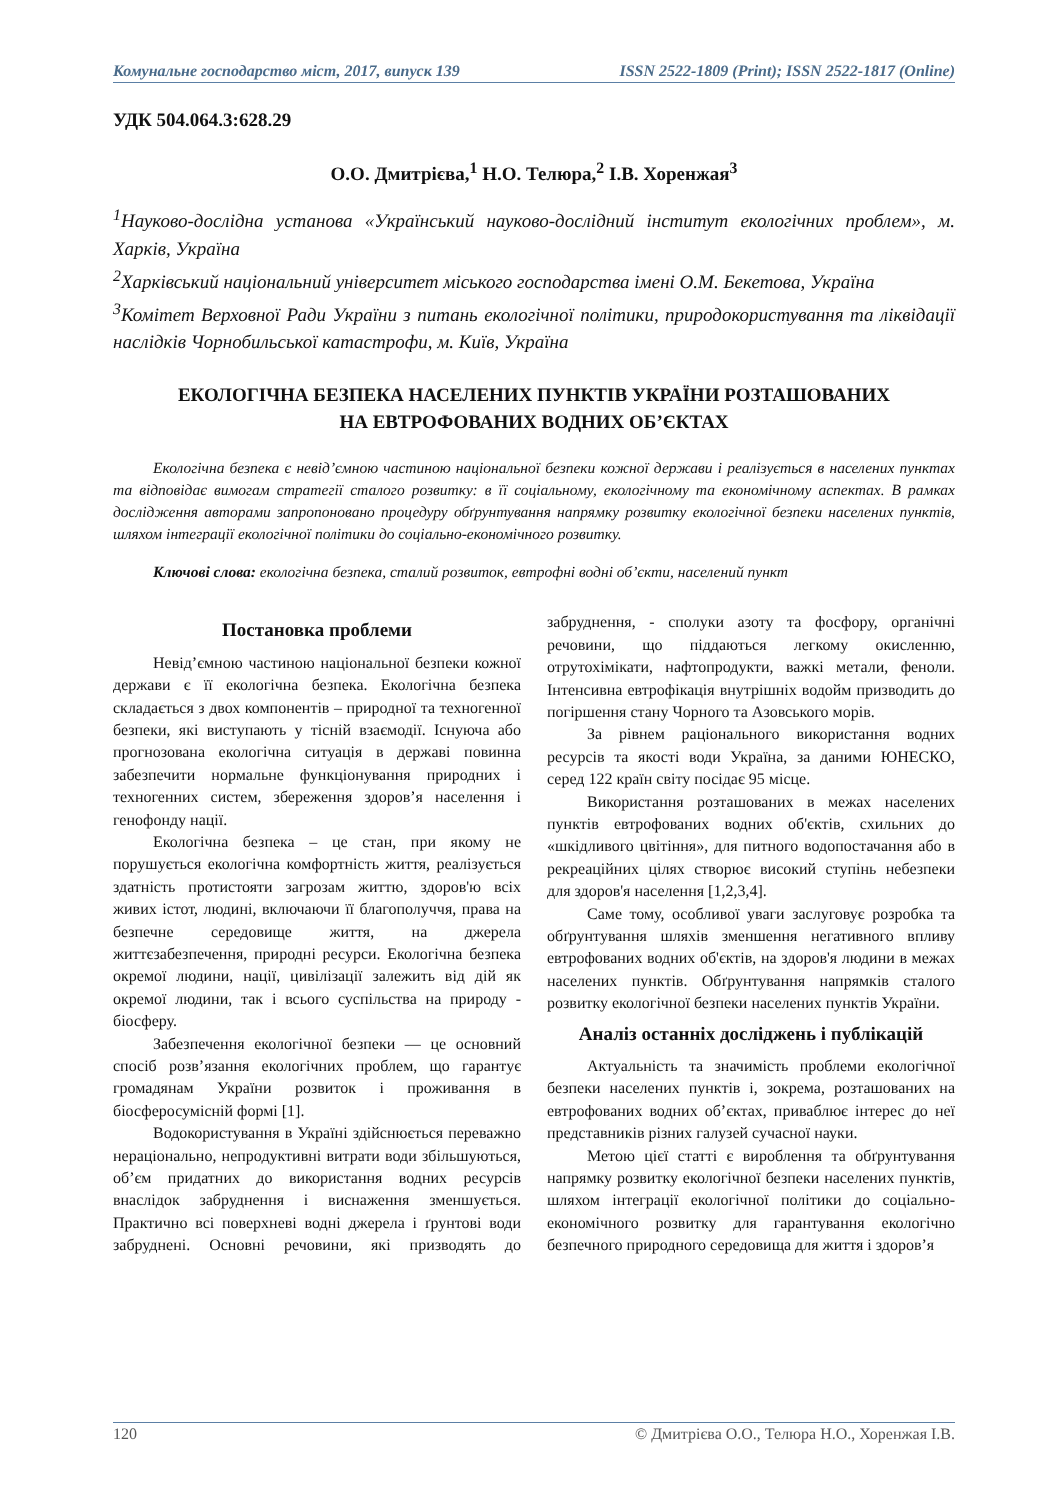Комунальне господарство міст, 2017, випуск 139 ISSN 2522-1809 (Print); ISSN 2522-1817 (Online)
УДК 504.064.3:628.29
О.О. Дмитрієва,<sup>1</sup> Н.О. Телюра,<sup>2</sup> І.В. Хоренжая<sup>3</sup>
<sup>1</sup> Науково-дослідна установа «Український науково-дослідний інститут екологічних проблем», м. Харків, Україна
<sup>2</sup> Харківський національний університет міського господарства імені О.М. Бекетова, Україна
<sup>3</sup> Комітет Верховної Ради України з питань екологічної політики, природокористування та ліквідації наслідків Чорнобильської катастрофи, м. Київ, Україна
ЕКОЛОГІЧНА БЕЗПЕКА НАСЕЛЕНИХ ПУНКТІВ УКРАЇНИ РОЗТАШОВАНИХ
НА ЕВТРОФОВАНИХ ВОДНИХ ОБ’ЄКТАХ
Екологічна безпека є невід’ємною частиною національної безпеки кожної держави і реалізується в населених пунктах та відповідає вимогам стратегії сталого розвитку: в її соціальному, екологічному та економічному аспектах. В рамках дослідження авторами запропоновано процедуру обґрунтування напрямку розвитку екологічної безпеки населених пунктів, шляхом інтеграції екологічної політики до соціально-економічного розвитку.
Ключові слова: екологічна безпека, сталий розвиток, евтрофні водні об’єкти, населений пункт
Постановка проблеми
Невід’ємною частиною національної безпеки кожної держави є її екологічна безпека. Екологічна безпека складається з двох компонентів – природної та техногенної безпеки, які виступають у тісній взаємодії. Існуюча або прогнозована екологічна ситуація в державі повинна забезпечити нормальне функціонування природних і техногенних систем, збереження здоров’я населення і генофонду нації.
Екологічна безпека – це стан, при якому не порушується екологічна комфортність життя, реалізується здатність протистояти загрозам життю, здоров'ю всіх живих істот, людині, включаючи її благополуччя, права на безпечне середовище життя, на джерела життєзабезпечення, природні ресурси. Екологічна безпека окремої людини, нації, цивілізації залежить від дій як окремої людини, так і всього суспільства на природу - біосферу.
Забезпечення екологічної безпеки — це основний спосіб розв’язання екологічних проблем, що гарантує громадянам України розвиток і проживання в біосферосумісній формі [1].
Водокористування в Україні здійснюється переважно нераціонально, непродуктивні витрати води збільшуються, об’єм придатних до використання водних ресурсів внаслідок забруднення і виснаження зменшується. Практично всі поверхневі водні джерела і ґрунтові води забруднені. Основні речовини, які призводять до забруднення, - сполуки азоту та фосфору, органічні речовини, що піддаються легкому окисленню, отрутохімікати, нафтопродукти, важкі метали, феноли. Інтенсивна евтрофікація внутрішніх водойм призводить до погіршення стану Чорного та Азовського морів.
За рівнем раціонального використання водних ресурсів та якості води Україна, за даними ЮНЕСКО, серед 122 країн світу посідає 95 місце.
Використання розташованих в межах населених пунктів евтрофованих водних об'єктів, схильних до «шкідливого цвітіння», для питного водопостачання або в рекреаційних цілях створює високий ступінь небезпеки для здоров'я населення [1,2,3,4].
Саме тому, особливої уваги заслуговує розробка та обґрунтування шляхів зменшення негативного впливу евтрофованих водних об'єктів, на здоров'я людини в межах населених пунктів. Обґрунтування напрямків сталого розвитку екологічної безпеки населених пунктів України.
Аналіз останніх досліджень і публікацій
Актуальність та значимість проблеми екологічної безпеки населених пунктів і, зокрема, розташованих на евтрофованих водних об’єктах, приваблює інтерес до неї представників різних галузей сучасної науки.
Метою цієї статті є вироблення та обґрунтування напрямку розвитку екологічної безпеки населених пунктів, шляхом інтеграції екологічної політики до соціально-економічного розвитку для гарантування екологічно безпечного природного середовища для життя і здоров’я
120 © Дмитрієва О.О., Телюра Н.О., Хоренжая І.В.